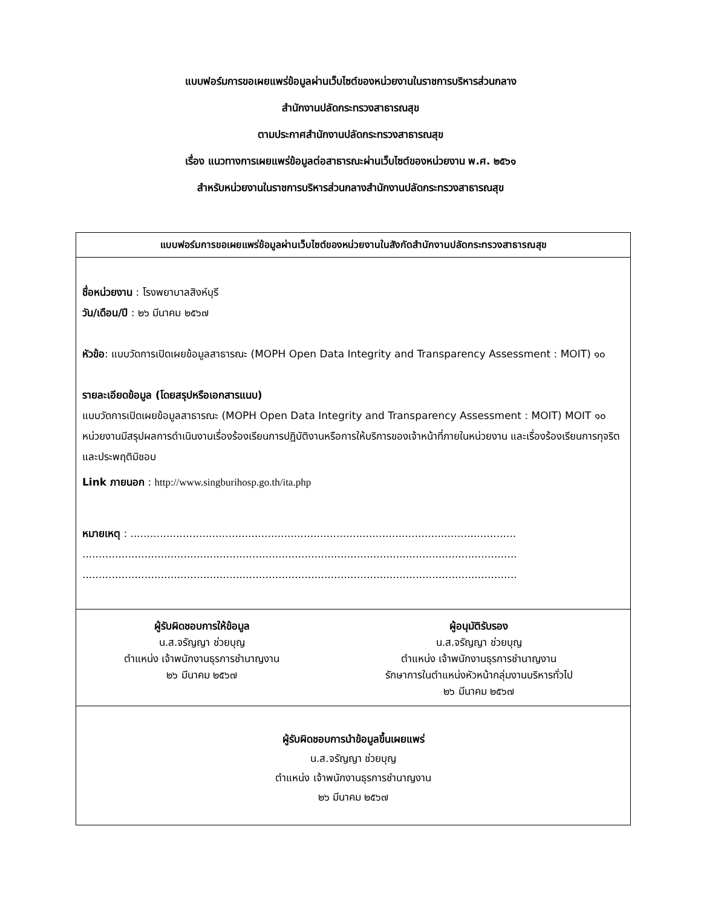แบบฟอร์มการขอเผยแพร่ข้อมูลผ่านเว็บไซต์ของหน่วยงานในราชการบริหารส่วนกลาง
สำนักงานปลัดกระทรวงสาธารณสุข
ตามประกาศสำนักงานปลัดกระทรวงสาธารณสุข
เรื่อง แนวทางการเผยแพร่ข้อมูลต่อสาธารณะผ่านเว็บไซต์ของหน่วยงาน พ.ศ. ๒๕๖๑
สำหรับหน่วยงานในราชการบริหารส่วนกลางสำนักงานปลัดกระทรวงสาธารณสุข
| แบบฟอร์มการขอเผยแพร่ข้อมูลผ่านเว็บไซต์ของหน่วยงานในสังกัดสำนักงานปลัดกระทรวงสาธารณสุข | |
| --- | --- |
| ชื่อหน่วยงาน : โรงพยาบาลสิงห์บุรี วัน/เดือน/ปี : ๒๖ มีนาคม ๒๕๖๗ หัวข้อ : แบบวัดการเปิดเผยข้อมูลสาธารณะ (MOPH Open Data Integrity and Transparency Assessment : MOIT) ๑๐ รายละเอียดข้อมูล (โดยสรุปหรือเอกสารแนบ) แบบวัดการเปิดเผยข้อมูลสาธารณะ (MOPH Open Data Integrity and Transparency Assessment : MOIT) MOIT ๑๐ หน่วยงานมีสรุปผลการดำเนินงานเรื่องร้องเรียนการปฏิบัติงานหรือการให้บริการของเจ้าหน้าที่ภายในหน่วยงาน และเรื่องร้องเรียนการทุจริตและประพฤติมิชอบ Link ภายนอก : http://www.singburihosp.go.th/ita.php หมายเหตุ : ...................................................................................................................... ..................................................................................................................................... ..................................................................................................................................... | |
| ผู้รับผิดชอบการให้ข้อมูล น.ส.จรัญญา ช่วยบุญ ตำแหน่ง เจ้าพนักงานธุรการชำนาญงาน ๒๖ มีนาคม ๒๕๖๗ | ผู้อนุมัติรับรอง น.ส.จรัญญา ช่วยบุญ ตำแหน่ง เจ้าพนักงานธุรการชำนาญงาน รักษาการในตำแหน่งหัวหน้ากลุ่มงานบริหารทั่วไป ๒๖ มีนาคม ๒๕๖๗ |
| ผู้รับผิดชอบการนำข้อมูลขึ้นเผยแพร่ น.ส.จรัญญา ช่วยบุญ ตำแหน่ง เจ้าพนักงานธุรการชำนาญงาน ๒๖ มีนาคม ๒๕๖๗ | |